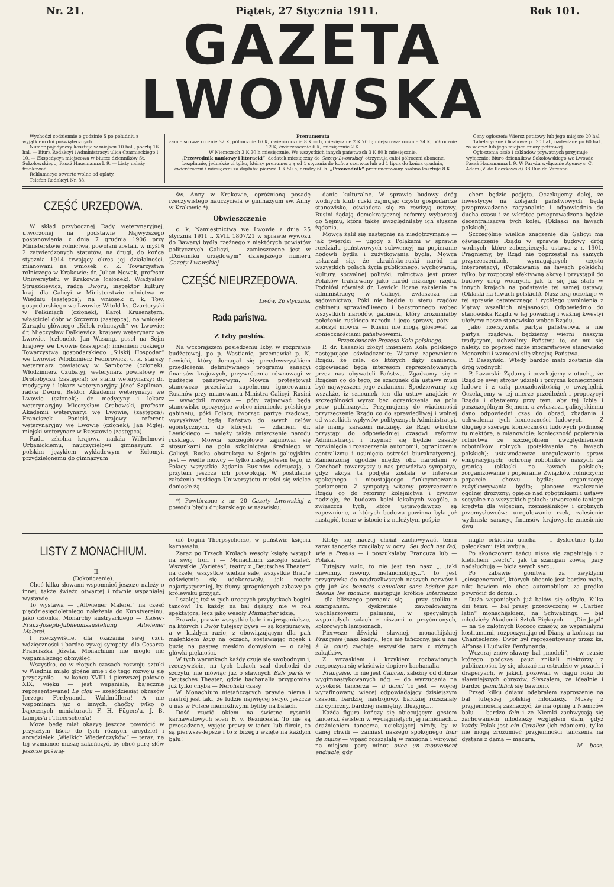Nr. 21. Piątek, 27 Stycznia 1911. Rok 101.
GAZETA LWOWSKA
Wychodzi codziennie o godzinie 5 po południu z wyjątkiem dni poświątecznych.
Numer pojedynczy kosztuje w miejscu 10 hal., pocztą 16 hal. — Biura Redakcyi i Administracyi ulica Czarnieckiego l. 10. — Ekspedycya miejscowa w biurze dzienników St. Sokołowskiego, Pasaż Hausmanna l. 9. — Listy należy frankować.
Reklamacye otwarte wolne od opłaty.
Telefon Redakcyi Nr. 88.
Prenumerata
zamiejscowa: rocznie 32 K, półrocznie 16 K, ćwierćrocznie 8 K — h, miesięcznie 2 K 70 h; miejscowa: rocznie 24 K, półrocznie 12 K, ćwierćrocznie 6 K, miesięcznie 2 K.
W Niemczech 3 K 20 h miesięcznie. We wszystkich innych państwach 3 K 80 h miesięcznie.
„Przewodnik naukowy i literacki“, dodatek miesięczny do Gazety Lwowskiej, otrzymują całoi półroczni abonenci bezpłatnie, jednakże ci tylko, którzy prenumerują od 1 stycznia do końca czerwca lub od 1 lipca do końca grudnia, ćwierćroczni i miesięczni za dopłatą: pierwsi 1 K 50 h, drudzy 60 h. „Przewodnik“ prenumerowany osobno kosztuje 8 K.
Ceny ogłoszeń: Wiersz petitowy lub jego miejsce 20 hal.
Tabelaryczne i liczbowe po 30 hal., nadesłane po 60 hal., za wiersz lub jego miejsce miary petitowej.
Ogłoszenia osób i zakładów prywatnych przyjmuje wyłącznie: Biuro dzienników Sokołowskiego we Lwowie Pasaż Hausmanna l. 9. W Paryżu wyłącznie Agencya: C. Adam (V. de Raczkowski) 38 Rue de Varenne
CZĘŚĆ URZĘDOWA.
W skład przybocznej Rady weterynaryjnej, utworzonej na podstawie Najwyższego postanowienia z dnia 7 grudnia 1906 przy Ministerstwie rolnictwa, powołani zostali, w myśl § 2 zatwierdzonych statutów, na drugi, do końca stycznia 1914 trwający okres jej działalności, mianowani na wniosek c. k. Towarzystwa rolniczego w Krakowie: dr. Julian Nowak, profesor Uniwersytetu w Krakowie (członek), Władysław Struszkiewicz, radca Dworu, inspektor kultury kraj. dla Galicyi w Ministerstwie rolnictwa w Wiedniu (zastępca); na wniosek c. k. Tow. gospodarskiego we Lwowie: Witold ks. Czartoryski w Pełkiniach (członek), Karol Krusenstern, właściciel dóbr w Szczercu (zastępca); na wniosek Zarządu głównego „Kółek rolniczych“ we Lwowie: dr. Mieczysław Dalkiewicz, krajowy weterynarz we Lwowie, (członek), Jan Wasung, poseł na Sejm krajowy we Lwowie (zastępca); imieniem ruskiego Towarzystwa gospodarskiego „Silskij Hospodar“ we Lwowie: Włodzimierz Fedorowicz, c. k. starszy weterynarz powiatowy w Samborze (członek), Włodzimierz Czubatyj, weterynarz powiatowy w Drohobyczu (zastępca); ze stanu weterynarzy: dr. medycyny i lekarz weterynaryjny Józef Szpilman, radca Dworu, Rektor Akademii weterynaryi we Lwowie (członek); dr. medycyny i lekarz weterynaryjny Mieczysław Grabowski, profesor Akademii weterynaryi we Lwowie, (zastępca); Franciszek Ponicki, krajowy referent weterynaryjny we Lwowie (członek); Jan Mglej, miejski weterynarz w Rzeszowie (zastępca).
Rada szkolna krajowa nadała Wilhelmowi Urbanickiemu, nauczycielowi gimnazyum z polskim językiem wykładowym w Kołomyi, przydzielonemu do gimnazyum
św. Anny w Krakowie, opróżnioną posadę rzeczywistego nauczyciela w gimnazyum św. Anny w Krakowie *).
Obwieszczenie
c. k. Namiestnictwa we Lwowie z dnia 25 stycznia 1911 l. XVII. 1807/21 w sprawie wywozu do Bawaryi bydła rzeźnego z niektórych powiatów politycznych Galicyi, — zamieszczone jest w „Dzienniku urzędowym“ dzisiejszego numeru Gazety Lwowskiej.
CZĘŚĆ NIEURZĘDOWA.
Lwów, 26 stycznia.
Rada państwa.
Z Izby posłów.
Na wczorajszem posiedzeniu Izby, w rozprawie budżetowej, po p. Wastianie, przemawiał p. K. Lewicki, który domagał się przedewszystkiem przedłożenia definitywnego programu sanacyi finansów krajowych, przywrócenia równowagi w budżecie państwowym. Mowca protestował stanowczo przeciwko zupełnemu ignorowaniu Rusinów przy mianowaniu Ministra Galicyi. Rusini — wywodził mowca — póty zajmować będą stanowisko opozycyjne wobec niemiecko-polskiego gabinetu, póki Polacy, tworząc partyę rządową, wyzyskiwać będą Państwo do swych celów egoistycznych, do których — zdaniem dr. Lewickiego — należy także zniszczenie narodu ruskiego. Mowca szczegółowo zajmował się stosunkami na polu szkolnictwa średniego w Galicyi. Ruska obstrukcya w Sejmie galicyjskim jest — wedle mowcy — tylko następstwem tego, iż Polacy wszystkie żądania Rusinów odrzucają, a przytem jeszcze ich prowokują. W postulacie założenia ruskiego Uniwersytetu mieści się wielce doniosłe żą-
*) Powtórzone z nr. 20 Gazety Lwowskiej z powodu błędu drukarskiego w nazwisku.
danie kulturalne. W sprawie budowy dróg wodnych klub ruski zajmując czysto gospodarcze stanowisko, oświadcza się za rewizyą ustawy. Rusini żądają demokratycznej reformy wyborczej do Sejmu, która także uwzględniłaby ich słuszne żądania.
Mowca żalił się następnie na niedotrzymanie — jak twierdzi — ugody z Polakami w sprawie rozdziału państwowych subwencyj na popieranie hodowli bydła i zużytkowania bydła. Mowca uskarżał się, że ukraińsko-ruski naród na wszystkich polach życia publicznego, wychowania, kultury, socyalnej polityki, rolnictwa jest przez Polaków traktowany jako naród niższego rzędu. Podniósł również dr. Lewicki liczne zażalenia na administracyę w Galicyi, zwłaszcza na sądownictwo. Póki nie będzie u steru rządów gabinetu sprawiedliwego i bezstronnego wobec wszystkich narodów, gabinetu, który zrozumiałby położenie ruskiego narodu i jego sprawy, póty — kończył mowca — Rusini nie mogą głosować za koniecznościami państwowemi.
Przemówienie Prezesa Koła polskiego.
P. dr. Łazarski złożył imieniem Koła polskiego następujące oświadczenie: Witamy zapewnienie Rządu, że cele, do których dąży zamierza, odpowiadać będą interesom reprezentowanych przez nas obywateli Państwa. Zgadzamy się z Rządem co do tego, że szacunek dla ustawy musi być najwyższem jego zadaniem. Spodziewamy się wszakże, iż szacunek ten dla ustaw znajdzie w szczególności wyraz bez ograniczenia na polu praw publicznych. Przyjmujemy do wiadomości przyrzeczenie Rządu co do sprawiedliwej i wolnej od wszelkich wpływów politycznych Administracyi, ale mamy zarazem nadzieję, że Rząd wkrótce przystąpi do odpowiedniej czasowi reformy Administracyi i trzymać się będzie zasady rozwinięcia i rozszerzenia autonomii, ograniczenia centralizmu i usunięcia ostrości biurokratycznej. Zamierzonej ugodzie między obu narodami w Czechach towarzyszy u nas prawdziwa sympatya, gdyż akcya ta podjęta została w interesie spokojnego i nieustającego funkcyonowania parlamentu. Z sympatyą witamy przyrzeczenie Rządu co do reformy kolejnictwa i żywimy nadzieję, że budowa kolei lokalnych wogóle, a zwłaszcza tych, które ustawodawczo są zapewnione, a których budowa powinna była już nastąpić, teraz w istocie i z należytym pośpie-
chem będzie podjęta. Oczekujemy dalej, że inwestycye na kolejach państwowych będą przeprowadzone racyonalnie i odpowiednio do ducha czasu i że wkrótce przeprowadzona będzie decentralizacya tych kolei. (Oklaski na ławach polskich).
Szczególnie wielkie znaczenie dla Galicyi ma oświadczenie Rządu w sprawie budowy dróg wodnych, które zabezpieczyła ustawa z r. 1901. Pragniemy, by Rząd nie poprzestał na samych przyrzeczeniach, wymagających często interpretacyi, (Potakiwania na ławach polskich) tylko, by rozpoczął efektywną akcyę i przystąpił do budowy dróg wodnych, jak to się już stało w innych krajach na podstawie tej samej ustawy. (Oklaski na ławach polskich). Nasz kraj oczekuje w tej sprawie ostatecznego i rychłego uwolnienia z klątwy wszelkich niejasności. Odpowiednio do stanowiska Rządu w tej poważnej i ważnej kwestyi ułożymy nasze stanowisko wobec Rządu.
Jako rzeczywista partya państwowa, a nie partya rządowa, będziemy wierni naszym tradycyom, uchwalimy Państwu to, co mu się należy, co poprzeć może mocarstwowe stanowisko Monarchii i wzmocni siłę zbrojną Państwa.
P. Daszyński: Wtedy bardzo mało zostanie dla dróg wodnych!
P. Łazarski: Żądamy i oczekujemy z otuchą, że Rząd ze swej strony udzieli i przyzna konieczności ludowe i z całą pieczołowitością je uwzględni. Oczekujemy w tej mierze przedłożeń i propozycyi Rządu i obstajemy przy tem, aby tej Izbie i poszczególnym Sejmom, a zwłaszcza galicyjskiemu dano odpowiedni czas do obrad, zbadania i uchwalenia tych konieczności ludowych. — Z długiego szeregu konieczności ludowych podniosę tu niektóre, a mianowicie: konieczność popierania rolnictwa ze szczególnem uwzględnieniem robotników rolnych (potakiwania na ławach polskich); ustawodawcze uregulowanie spraw emigracyjnych; ochronę robotników naszych za granicą (oklaski na ławach polskich; zorganizowanie i popieranie Związków rolniczych; poparcie chowu bydła; organizacyę zużytkowywania bydła; planowe zwalczanie ogólnej drożyzny; opiekę nad robotnikami i ustawy socyalne na wszystkich polach; utworzenie taniego kredytu dla włościan, rzemieślników i drobnych przemysłowców; uregulowanie rzek, zalesienie wydmisk; sanacyę finansów krajowych; zniesienie dwu
LISTY Z MONACHIUM.
II.
(Dokończenie).
Choć kilku słowami wspomnieć jeszcze należy o innej, także świeżo otwartej i równie wspaniałej wystawie.
To wystawa — „Altwiener Malerei“ na cześć pięćdziesięcioletniego należenia do Kunstvereinu, jako członka, Monarchy austryackiego — Kaiser-Franz-Joseph-Jubileumsaustellung Altwiener Malerei.
I rzeczywiście, dla okazania swej czci, wdzięczności i bardzo żywej sympatyi dla Cesarza Franciszka Józefa, Monachium nie mogło nic wspanialszego obmyśleć.
Wszystko, co w złotych czasach rozwoju sztuki w Wiedniu miało głośne imię i do tego rozwoju się przyczyniło — w końcu XVIII. i pierwszej połowie XIX. wieku — jest wspaniale, bajecznie reprezentowane! Le clou — sześćdziesiąt obrazów Jerzego Ferdynanda Waldmüllera! A nie wspominam już o innych, choćby tylko o bajecznych miniaturach F. H. Fügers'a, J. B. Lampis'a i Theerschen'a!
Może będę miał okazyę jeszcze powrócić w przyszłym liście do tych różnych arcydzieł i arcydziełek „Wielkich Wiedeńczyków“ — teraz, na tej wzmiance muszę zakończyć, by choć parę słów jeszcze poświę-
cić bogini Therpsychorze, w państwie księcia karnawału.
Zaraz po Trzech Królach wesoły książę wstąpił na swój tron i — Monachium zaczęło szaleć. Wszystkie „Variétés“, teatry z „Deutsches Theater“ na czele, wszystkie wielkie sale, wszystkie Bräu'e odświętnie się udekorowały, jak mogły najartystyczniej, by tłumy spragnionych zabawy po królewsku przyjąć.
I szaleją też w tych uroczych przybytkach bogini tańców! Tu każdy, na bal dążący, nie w roli spektatora, lecz jako wesoły Mitmacher idzie.
Prawda, prawie wszystkie bale i najwspanialsze, na których i Dwór tutejszy bywa — są kostiumowe, a w każdym razie, z obowiązującym dla pań maleńkiem loup na oczach, zostawiając nosek i buzię na pastwę męskim domysłom — o całej główki piękności.
W tych warunkach każdy czuje się swobodnym i, rzeczywiście, na tych balach szał dochodzi do szczytu, nie mówiąc już o sławnych Bals parés w Deutsches Theater, gdzie bachanalia przypomina już tylko chyba — Neroński czasy.
W Monachium nietańczących prawie niema i nastrój jest taki, że ludzie najwięcej seryo, jeszcze u nas w Polsce niemożliwymi byliby na balach.
Dość rzucić okiem na świetne rysunki karnawałowych scen F. v. Reznicek'a. To nie są przesadzone, wyjęte prawy w tańcu lub flircie, to są pierwsze-lepsze i to z brzegu wzięte na każdym balu!
Ktoby się inaczej chciał zachowywać, temu zaraz tancerka rzuciłaby w oczy: Sei doch net fad, wie a Preuss — i poszukałaby Francuza lub — Polaka.
Tutejszy walc, to nie jest ten nasz „....taki niewinny, rzewny, melancholijny...“. to jest przygrywka do najdrażliwszych naszych nerwów i gdy już les bonnets s'envolent sans hésiter par dessus les moulins, następuje krótkie intermezzo — dla bliższego poznania się — przy stoliku z szampanem, dyskretnie zawoalowanym wachlarzowemi palmami, w specyalnych wspaniałych salach z niszami o przyćmionych, kolorowych lampionach.
Pierwsze dźwięki sławnej, monachijskiej Française (nasz kadryl, lecz nie tańczony, jak u nas à la cour) zwołuje wszystkie pary z różnych zakątków.
Z wrzaskiem i krzykiem rozbawionych rozpoczyna się właściwie dopiero bachanalia.
Française, to nie jest Cancan, zależny od dobrze wygimnastykowanych nóg — do wyrzucania na wysokość tancerza — fi donc! To jest — więcej wyrafinowany, więcej odpowiadający dzisiejszym czasom, bardziej nastrojowy, bardziej rozszalały niż cyniczny, bardziej namiętny, illuzyjny....
Każda figura kończy się obiecującym gestem tancerki, świstem w wyciągniętych jej ramionach... drażnieniem tancerza, uciekającej nimfy, by w danej chwili — zamiast naszego spokojnego tour de mains — wpaść rozszalałą w ramiona i wirować na miejscu parę minut avec un mouvement endiablé, gdy
nagle orkiestra ucicha — i dyskretnie tylko pałeczkami takt wybija...
Po skończonym tańcu nisze się zapełniają i z kielichem „sectu“, jak tu szampan zowią, pary nadsłuchują — bicia swych serc...
Po zabawie gonitwa za zwykłymi „einspenerami“, których obecnie jest bardzo mało, nikt bowiem nie chce automobilem za prędko powrócić do domu...
Dużo wspaniałych już balów się odbyło. Kilka dni temu — bal prasy, przedwczoraj w „Cartier latin“ monachijskiem, na Schwabingu — bal młodzieży Akademii Sztuk Pięknych — „Die Jagd“ — na tle zalotnych Rococo czasów, ze wspaniałymi kostiumami, rozpoczynając od Diany, a kończąc na Chanteclerze. Dwór był reprezentowany przez ks. Alfonsa i Ludwika Ferdynanda.
Wczoraj znów sławny bal „modeli“, — w czasie którego podczas pauz znikali niektórzy z publiczności, by się ukazać na estradzie w pozach i draperyach, w jakich pozowali w ciągu roku do sławniejszych obrazów. Słyszałem, że idealnie i bardzo gemüthlich się bawiono.
Przed kilku dniami odebrałem zaproszenie na bal tutejszej polskiej młodzieży. Muszę z przyjemnością zaznaczyć, że ma opinię u Niemców balu — bardzo fein i że Niemki zachwycają się zachowaniem młodzieży względem dam, gdyż każdy Polak jest ein Cavalier (ich zdaniem), tylko nie mogą zrozumieć przyjemności tańczenia na dystans z damą — mazura.
M.—bosz.